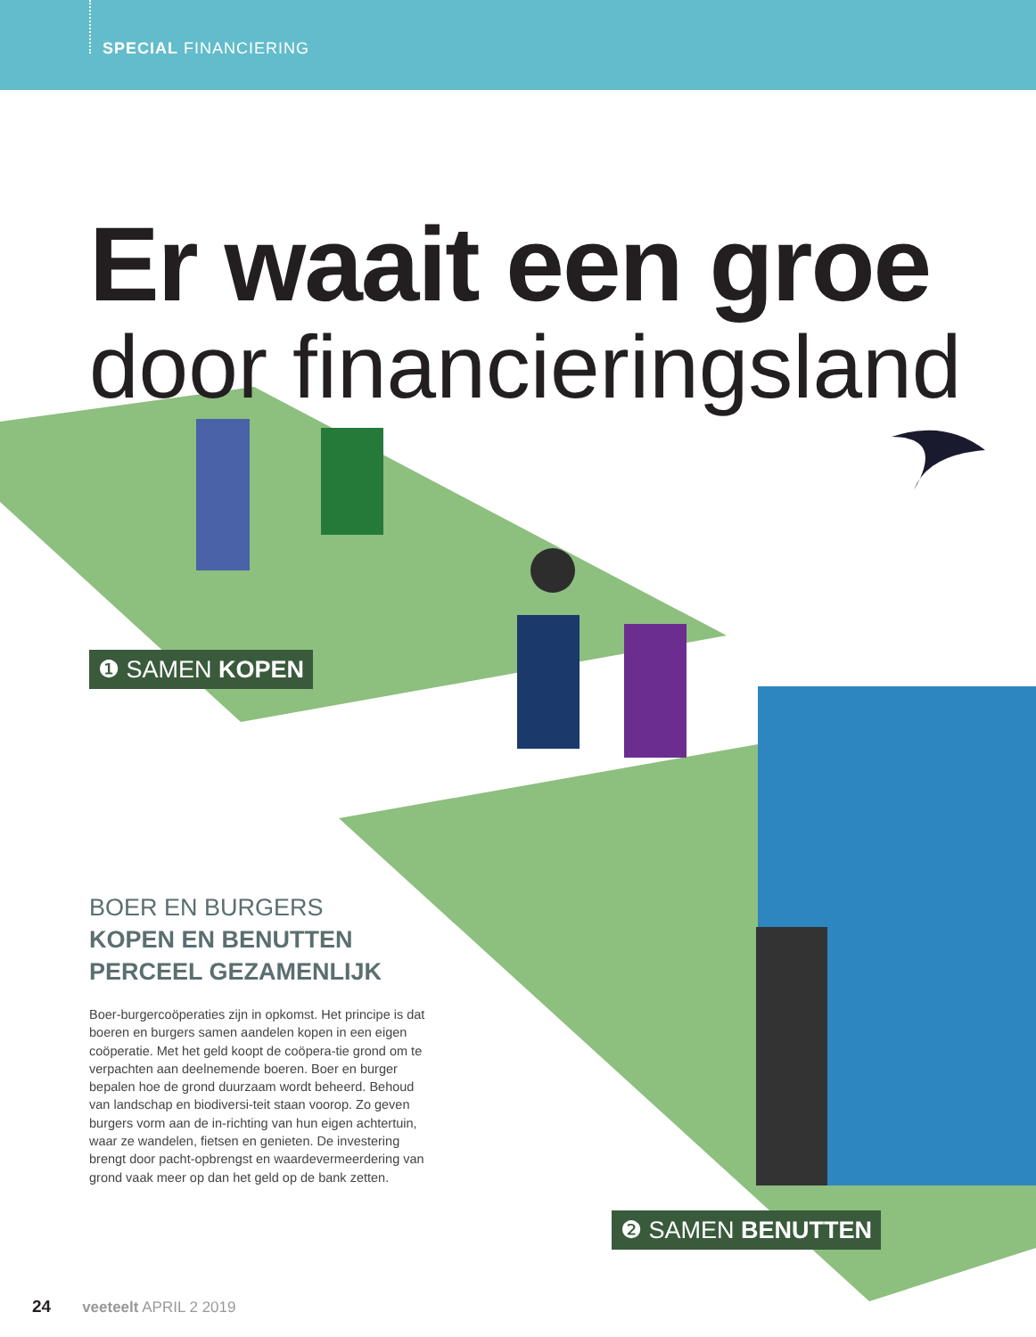SPECIAL FINANCIERING
Er waait een groe
door financieringsland
❶ SAMEN KOPEN
❷ SAMEN BENUTTEN
BOER EN BURGERS
KOPEN EN BENUTTEN PERCEEL GEZAMENLIJK
Boer-burgercoöperaties zijn in opkomst. Het principe is dat boeren en burgers samen aandelen kopen in een eigen coöperatie. Met het geld koopt de coöpera-tie grond om te verpachten aan deelnemende boeren. Boer en burger bepalen hoe de grond duurzaam wordt beheerd. Behoud van landschap en biodiversi-teit staan voorop. Zo geven burgers vorm aan de in-richting van hun eigen achtertuin, waar ze wandelen, fietsen en genieten. De investering brengt door pacht-opbrengst en waardevermeerdering van grond vaak meer op dan het geld op de bank zetten.
24 veeteelt APRIL 2 2019